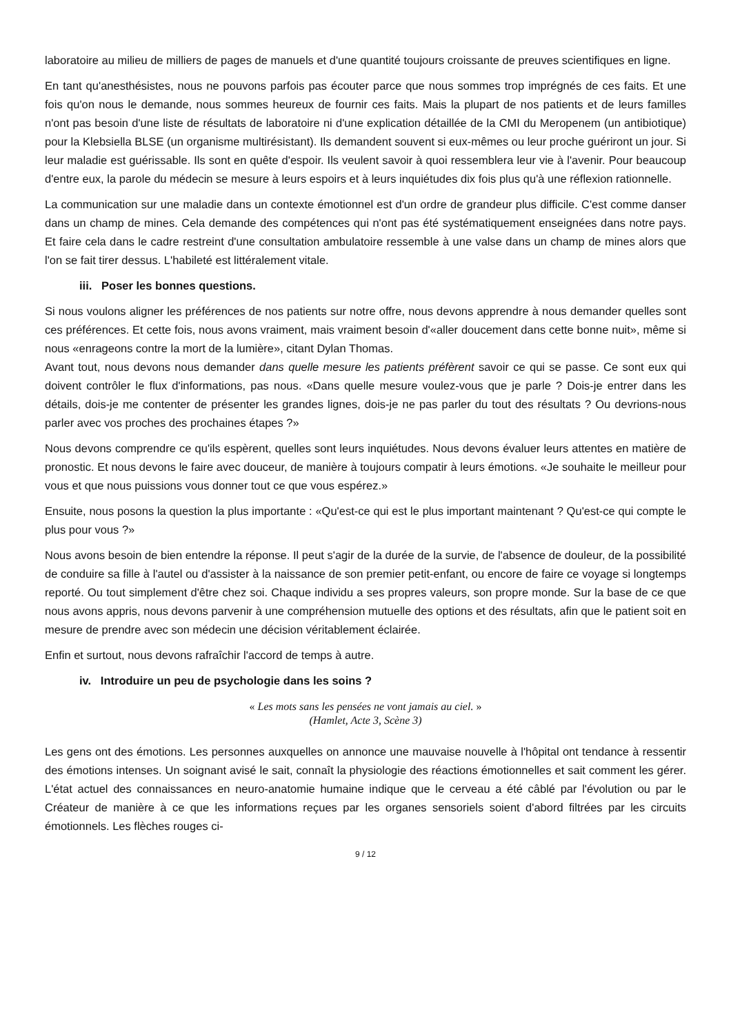laboratoire au milieu de milliers de pages de manuels et d'une quantité toujours croissante de preuves scientifiques en ligne.
En tant qu'anesthésistes, nous ne pouvons parfois pas écouter parce que nous sommes trop imprégnés de ces faits. Et une fois qu'on nous le demande, nous sommes heureux de fournir ces faits. Mais la plupart de nos patients et de leurs familles n'ont pas besoin d'une liste de résultats de laboratoire ni d'une explication détaillée de la CMI du Meropenem (un antibiotique) pour la Klebsiella BLSE (un organisme multirésistant). Ils demandent souvent si eux-mêmes ou leur proche guériront un jour. Si leur maladie est guérissable. Ils sont en quête d'espoir. Ils veulent savoir à quoi ressemblera leur vie à l'avenir. Pour beaucoup d'entre eux, la parole du médecin se mesure à leurs espoirs et à leurs inquiétudes dix fois plus qu'à une réflexion rationnelle.
La communication sur une maladie dans un contexte émotionnel est d'un ordre de grandeur plus difficile. C'est comme danser dans un champ de mines. Cela demande des compétences qui n'ont pas été systématiquement enseignées dans notre pays. Et faire cela dans le cadre restreint d'une consultation ambulatoire ressemble à une valse dans un champ de mines alors que l'on se fait tirer dessus. L'habileté est littéralement vitale.
iii. Poser les bonnes questions.
Si nous voulons aligner les préférences de nos patients sur notre offre, nous devons apprendre à nous demander quelles sont ces préférences. Et cette fois, nous avons vraiment, mais vraiment besoin d'«aller doucement dans cette bonne nuit», même si nous «enrageons contre la mort de la lumière», citant Dylan Thomas.
Avant tout, nous devons nous demander dans quelle mesure les patients préfèrent savoir ce qui se passe. Ce sont eux qui doivent contrôler le flux d'informations, pas nous. «Dans quelle mesure voulez-vous que je parle ? Dois-je entrer dans les détails, dois-je me contenter de présenter les grandes lignes, dois-je ne pas parler du tout des résultats ? Ou devrions-nous parler avec vos proches des prochaines étapes ?»
Nous devons comprendre ce qu'ils espèrent, quelles sont leurs inquiétudes. Nous devons évaluer leurs attentes en matière de pronostic. Et nous devons le faire avec douceur, de manière à toujours compatir à leurs émotions. «Je souhaite le meilleur pour vous et que nous puissions vous donner tout ce que vous espérez.»
Ensuite, nous posons la question la plus importante : «Qu'est-ce qui est le plus important maintenant ? Qu'est-ce qui compte le plus pour vous ?»
Nous avons besoin de bien entendre la réponse. Il peut s'agir de la durée de la survie, de l'absence de douleur, de la possibilité de conduire sa fille à l'autel ou d'assister à la naissance de son premier petit-enfant, ou encore de faire ce voyage si longtemps reporté. Ou tout simplement d'être chez soi. Chaque individu a ses propres valeurs, son propre monde. Sur la base de ce que nous avons appris, nous devons parvenir à une compréhension mutuelle des options et des résultats, afin que le patient soit en mesure de prendre avec son médecin une décision véritablement éclairée.
Enfin et surtout, nous devons rafraîchir l'accord de temps à autre.
iv. Introduire un peu de psychologie dans les soins ?
« Les mots sans les pensées ne vont jamais au ciel. »
(Hamlet, Acte 3, Scène 3)
Les gens ont des émotions. Les personnes auxquelles on annonce une mauvaise nouvelle à l'hôpital ont tendance à ressentir des émotions intenses. Un soignant avisé le sait, connaît la physiologie des réactions émotionnelles et sait comment les gérer. L'état actuel des connaissances en neuro-anatomie humaine indique que le cerveau a été câblé par l'évolution ou par le Créateur de manière à ce que les informations reçues par les organes sensoriels soient d'abord filtrées par les circuits émotionnels. Les flèches rouges ci-
9 / 12